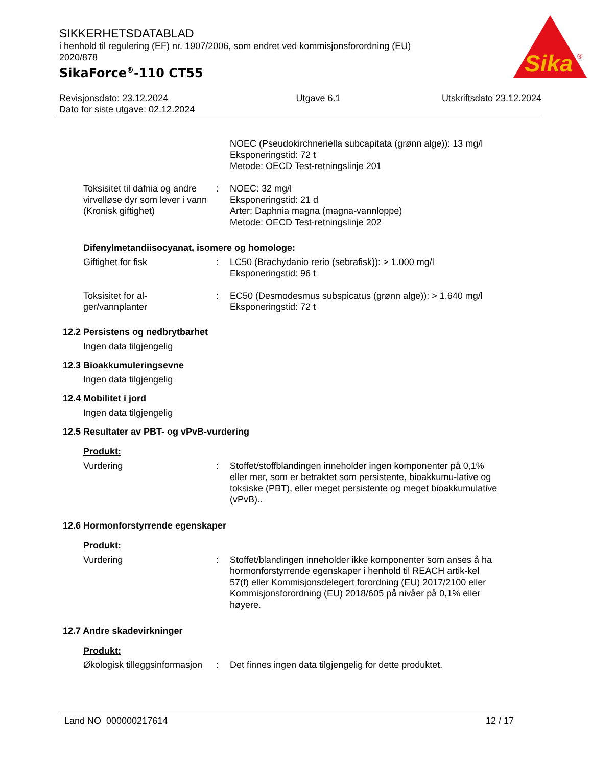SIKKERHETSDATABLAD
i henhold til regulering (EF) nr. 1907/2006, som endret ved kommisjonsforordning (EU) 2020/878
SikaForce<sup>®</sup>-110 CT55
Sika
®
Revisjonsdato: 23.12.2024
Dato for siste utgave: 02.12.2024
Utgave 6.1 Utskriftsdato 23.12.2024
NOEC (Pseudokirchneriella subcapitata (grønn alge)): 13 mg/l
Eksponeringstid: 72 t
Metode: OECD Test-retningslinje 201
Toksisitet til dafnia og andre virvelløse dyr som lever i vann (Kronisk giftighet)
: NOEC: 32 mg/l
Eksponeringstid: 21 d
Arter: Daphnia magna (magna-vannloppe)
Metode: OECD Test-retningslinje 202
Difenylmetandiisocyanat, isomere og homologe:
Giftighet for fisk : LC50 (Brachydanio rerio (sebrafisk)): > 1.000 mg/l
Eksponeringstid: 96 t
Toksisitet for al-
ger/vannplanter
: EC50 (Desmodesmus subspicatus (grønn alge)): > 1.640 mg/l
Eksponeringstid: 72 t
12.2 Persistens og nedbrytbarhet
Ingen data tilgjengelig
12.3 Bioakkumuleringsevne
Ingen data tilgjengelig
12.4 Mobilitet i jord
Ingen data tilgjengelig
12.5 Resultater av PBT- og vPvB-vurdering
Produkt:
Vurdering : Stoffet/stoffblandingen inneholder ingen komponenter på 0,1% eller mer, som er betraktet som persistente, bioakkumu-lative og toksiske (PBT), eller meget persistente og meget bioakkumulative (vPvB)..
12.6 Hormonforstyrrende egenskaper
Produkt:
Vurdering : Stoffet/blandingen inneholder ikke komponenter som anses å ha hormonforstyrrende egenskaper i henhold til REACH artik-kel 57(f) eller Kommisjonsdelegert forordning (EU) 2017/2100 eller Kommisjonsforordning (EU) 2018/605 på nivåer på 0,1% eller høyere.
12.7 Andre skadevirkninger
Produkt:
Økologisk tilleggsinformasjon
: Det finnes ingen data tilgjengelig for dette produktet.
Land NO 000000217614 12 / 17